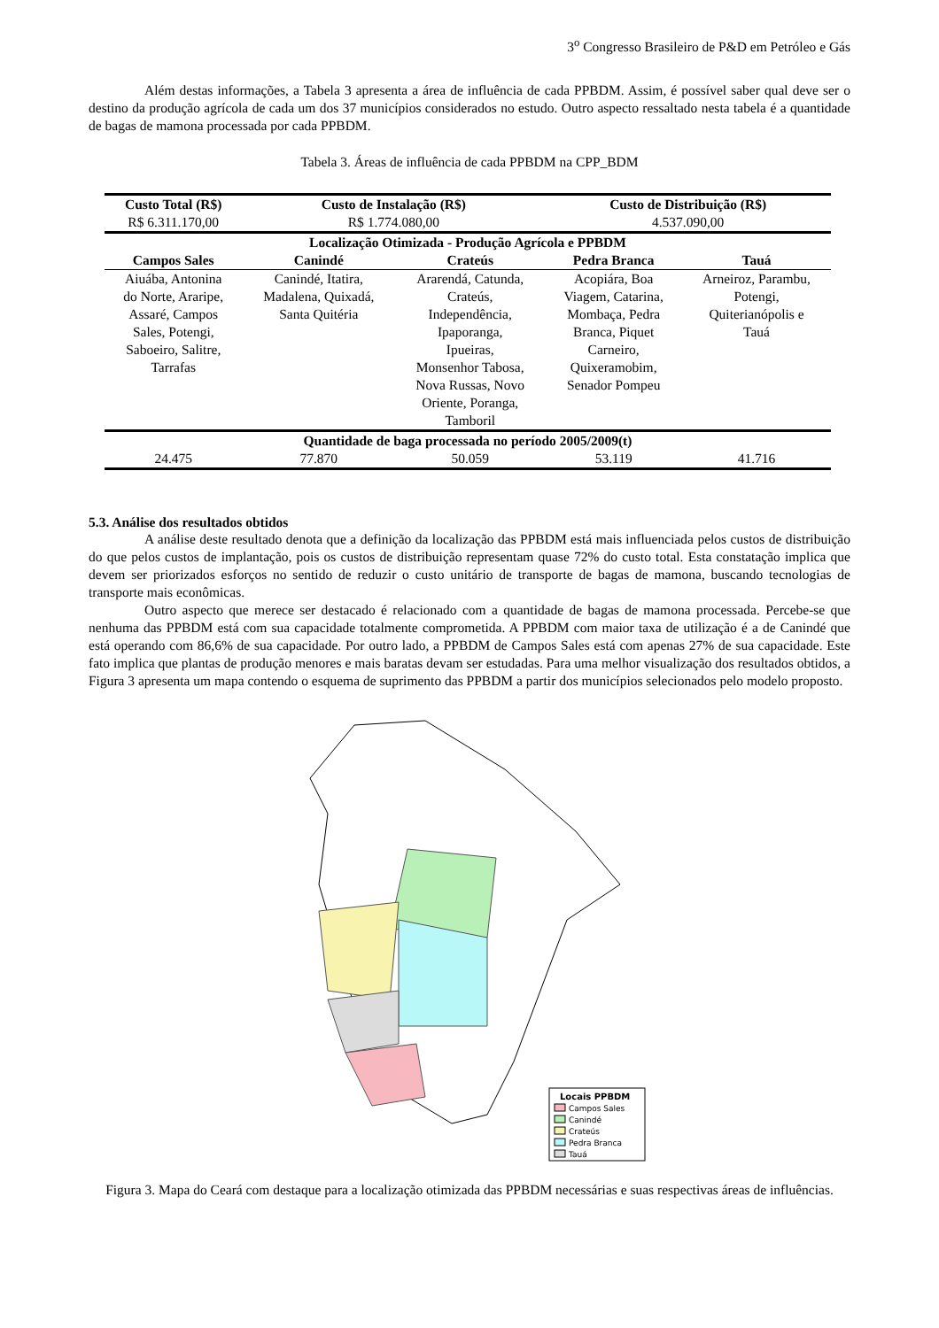3<sup>o</sup> Congresso Brasileiro de P&D em Petróleo e Gás
Além destas informações, a Tabela 3 apresenta a área de influência de cada PPBDM. Assim, é possível saber qual deve ser o destino da produção agrícola de cada um dos 37 municípios considerados no estudo. Outro aspecto ressaltado nesta tabela é a quantidade de bagas de mamona processada por cada PPBDM.
Tabela 3. Áreas de influência de cada PPBDM na CPP_BDM
| Custo Total (R$) | Custo de Instalação (R$) | | Custo de Distribuição (R$) | |
| --- | --- | --- | --- | --- |
| R$ 6.311.170,00 | R$ 1.774.080,00 | | 4.537.090,00 | |
| Localização Otimizada - Produção Agrícola e PPBDM | | | | |
| Campos Sales | Canindé | Crateús | Pedra Branca | Tauá |
| Aiuába, Antonina do Norte, Araripe, Assaré, Campos Sales, Potengi, Saboeiro, Salitre, Tarrafas | Canindé, Itatira, Madalena, Quixadá, Santa Quitéria | Ararendá, Catunda, Crateús, Independência, Ipaporanga, Ipueiras, Monsenhor Tabosa, Nova Russas, Novo Oriente, Poranga, Tamboril | Acopiára, Boa Viagem, Catarina, Mombaça, Pedra Branca, Piquet Carneiro, Quixeramobim, Senador Pompeu | Arneiroz, Parambu, Potengi, Quiterianópolis e Tauá |
| Quantidade de baga processada no período 2005/2009(t) | | | | |
| 24.475 | 77.870 | 50.059 | 53.119 | 41.716 |
5.3. Análise dos resultados obtidos
A análise deste resultado denota que a definição da localização das PPBDM está mais influenciada pelos custos de distribuição do que pelos custos de implantação, pois os custos de distribuição representam quase 72% do custo total. Esta constatação implica que devem ser priorizados esforços no sentido de reduzir o custo unitário de transporte de bagas de mamona, buscando tecnologias de transporte mais econômicas.
Outro aspecto que merece ser destacado é relacionado com a quantidade de bagas de mamona processada. Percebe-se que nenhuma das PPBDM está com sua capacidade totalmente comprometida. A PPBDM com maior taxa de utilização é a de Canindé que está operando com 86,6% de sua capacidade. Por outro lado, a PPBDM de Campos Sales está com apenas 27% de sua capacidade. Este fato implica que plantas de produção menores e mais baratas devam ser estudadas. Para uma melhor visualização dos resultados obtidos, a Figura 3 apresenta um mapa contendo o esquema de suprimento das PPBDM a partir dos municípios selecionados pelo modelo proposto.
Locais PPBDM
Campos Sales
Canindé
Crateús
Pedra Branca
Tauá
Figura 3. Mapa do Ceará com destaque para a localização otimizada das PPBDM necessárias e suas respectivas áreas de influências.